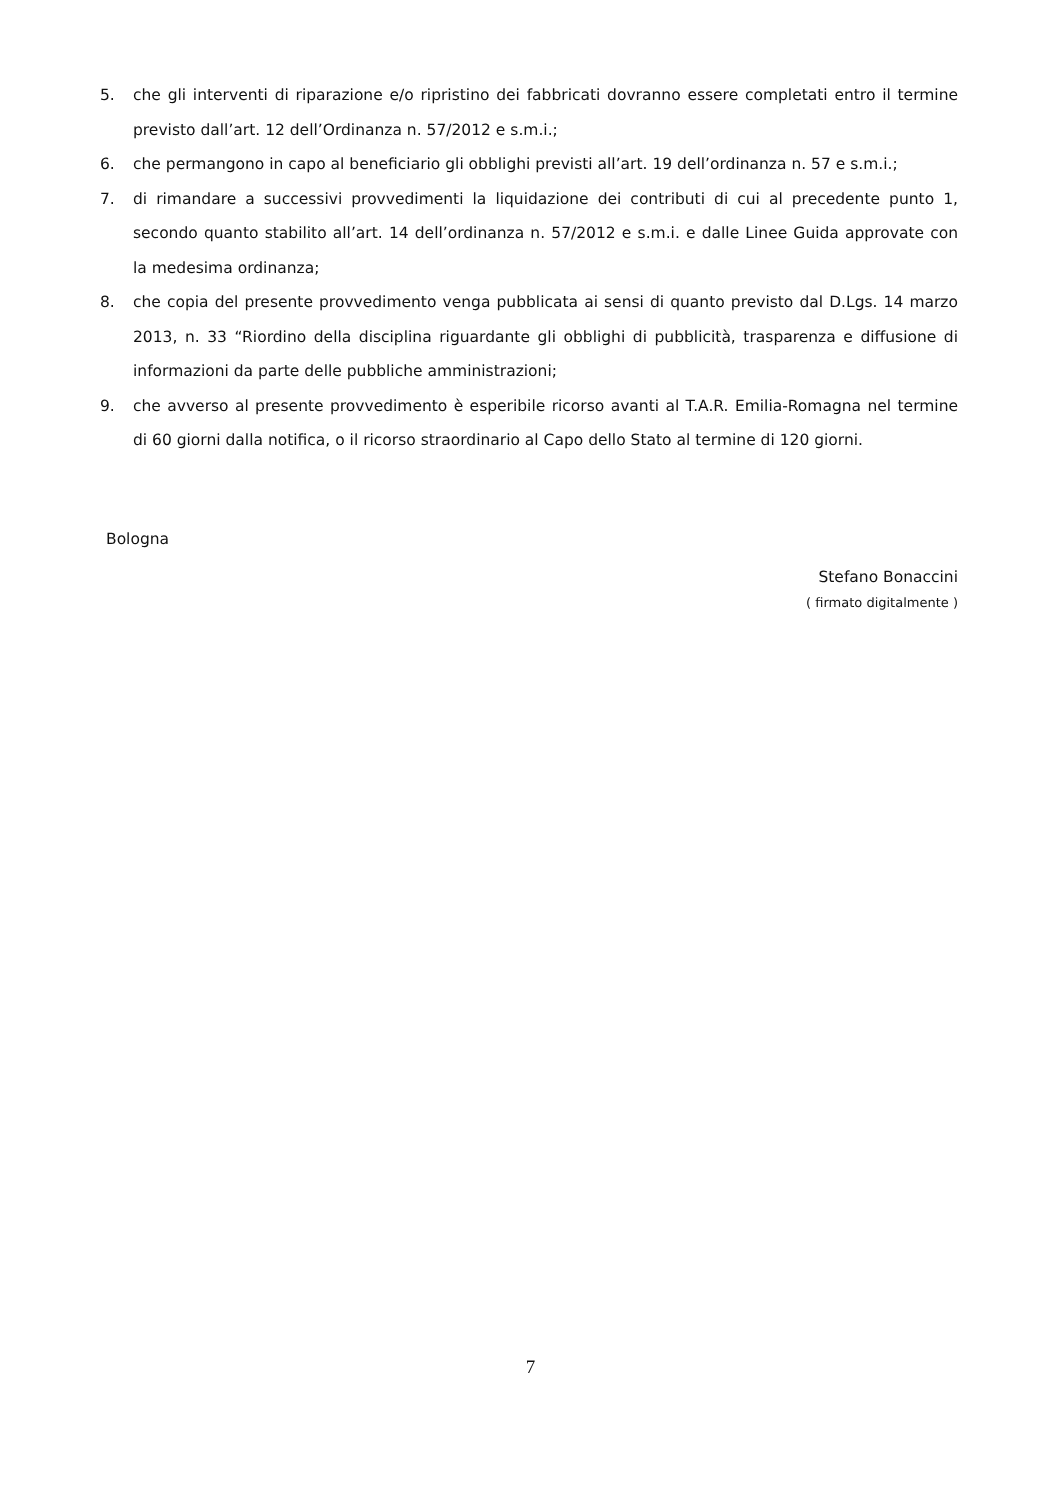5. che gli interventi di riparazione e/o ripristino dei fabbricati dovranno essere completati entro il termine previsto dall’art. 12 dell’Ordinanza n. 57/2012 e s.m.i.;
6. che permangono in capo al beneficiario gli obblighi previsti all’art. 19 dell’ordinanza n. 57 e s.m.i.;
7. di rimandare a successivi provvedimenti la liquidazione dei contributi di cui al precedente punto 1, secondo quanto stabilito all’art. 14 dell’ordinanza n. 57/2012 e s.m.i. e dalle Linee Guida approvate con la medesima ordinanza;
8. che copia del presente provvedimento venga pubblicata ai sensi di quanto previsto dal D.Lgs. 14 marzo 2013, n. 33 “Riordino della disciplina riguardante gli obblighi di pubblicità, trasparenza e diffusione di informazioni da parte delle pubbliche amministrazioni;
9. che avverso al presente provvedimento è esperibile ricorso avanti al T.A.R. Emilia-Romagna nel termine di 60 giorni dalla notifica, o il ricorso straordinario al Capo dello Stato al termine di 120 giorni.
Bologna
Stefano Bonaccini
( firmato digitalmente )
7